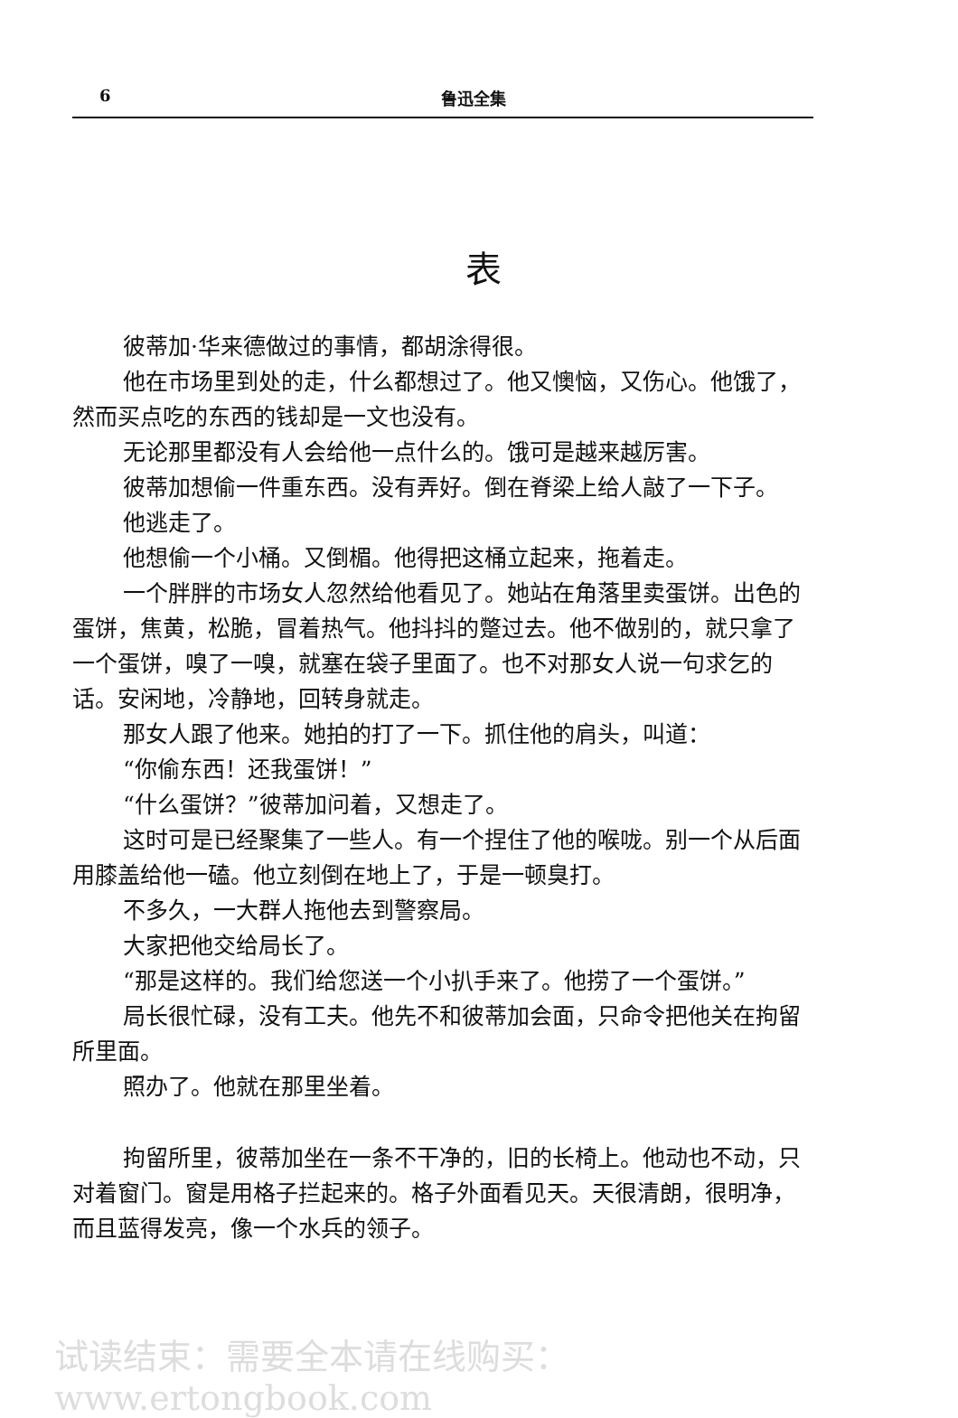6 鲁迅全集
表
彼蒂加·华来德做过的事情，都胡涂得很。
他在市场里到处的走，什么都想过了。他又懊恼，又伤心。他饿了，然而买点吃的东西的钱却是一文也没有。
无论那里都没有人会给他一点什么的。饿可是越来越厉害。
彼蒂加想偷一件重东西。没有弄好。倒在脊梁上给人敲了一下子。
他逃走了。
他想偷一个小桶。又倒楣。他得把这桶立起来，拖着走。
一个胖胖的市场女人忽然给他看见了。她站在角落里卖蛋饼。出色的蛋饼，焦黄，松脆，冒着热气。他抖抖的蹩过去。他不做别的，就只拿了一个蛋饼，嗅了一嗅，就塞在袋子里面了。也不对那女人说一句求乞的话。安闲地，冷静地，回转身就走。
那女人跟了他来。她拍的打了一下。抓住他的肩头，叫道：
“你偷东西！还我蛋饼！”
“什么蛋饼？”彼蒂加问着，又想走了。
这时可是已经聚集了一些人。有一个捏住了他的喉咙。别一个从后面用膝盖给他一磕。他立刻倒在地上了，于是一顿臭打。
不多久，一大群人拖他去到警察局。
大家把他交给局长了。
“那是这样的。我们给您送一个小扒手来了。他捞了一个蛋饼。”
局长很忙碌，没有工夫。他先不和彼蒂加会面，只命令把他关在拘留所里面。
照办了。他就在那里坐着。
拘留所里，彼蒂加坐在一条不干净的，旧的长椅上。他动也不动，只对着窗门。窗是用格子拦起来的。格子外面看见天。天很清朗，很明净，而且蓝得发亮，像一个水兵的领子。
试读结束：需要全本请在线购买： www.ertongbook.com